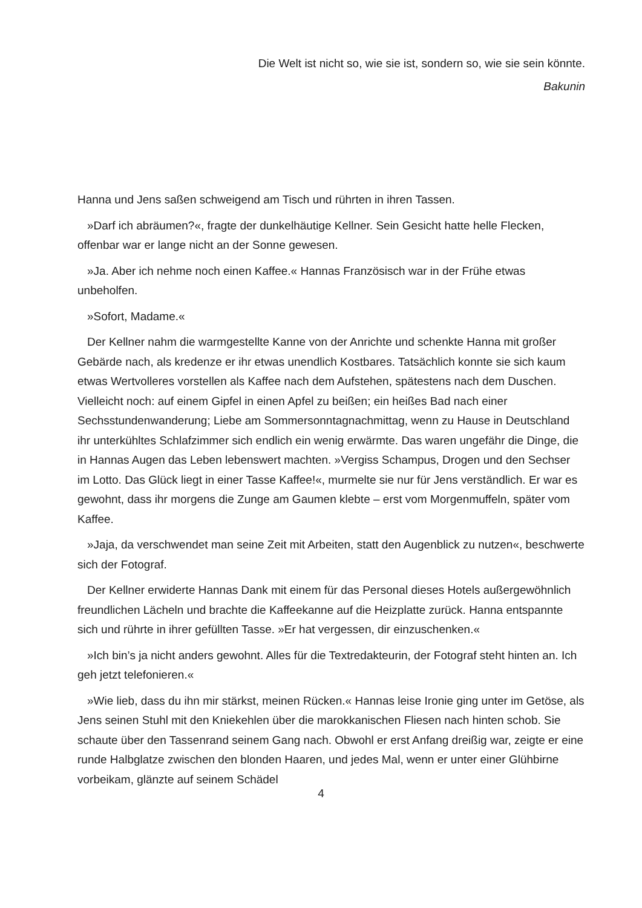Die Welt ist nicht so, wie sie ist, sondern so, wie sie sein könnte.
Bakunin
Hanna und Jens saßen schweigend am Tisch und rührten in ihren Tassen.
»Darf ich abräumen?«, fragte der dunkelhäutige Kellner. Sein Gesicht hatte helle Flecken, offenbar war er lange nicht an der Sonne gewesen.
»Ja. Aber ich nehme noch einen Kaffee.« Hannas Französisch war in der Frühe etwas unbeholfen.
»Sofort, Madame.«
Der Kellner nahm die warmgestellte Kanne von der Anrichte und schenkte Hanna mit großer Gebärde nach, als kredenze er ihr etwas unendlich Kostbares. Tatsächlich konnte sie sich kaum etwas Wertvolleres vorstellen als Kaffee nach dem Aufstehen, spätestens nach dem Duschen. Vielleicht noch: auf einem Gipfel in einen Apfel zu beißen; ein heißes Bad nach einer Sechsstundenwanderung; Liebe am Sommersonntagnachmittag, wenn zu Hause in Deutschland ihr unterkühltes Schlafzimmer sich endlich ein wenig erwärmte. Das waren ungefähr die Dinge, die in Hannas Augen das Leben lebenswert machten. »Vergiss Schampus, Drogen und den Sechser im Lotto. Das Glück liegt in einer Tasse Kaffee!«, murmelte sie nur für Jens verständlich. Er war es gewohnt, dass ihr morgens die Zunge am Gaumen klebte – erst vom Morgenmuffeln, später vom Kaffee.
»Jaja, da verschwendet man seine Zeit mit Arbeiten, statt den Augenblick zu nutzen«, beschwerte sich der Fotograf.
Der Kellner erwiderte Hannas Dank mit einem für das Personal dieses Hotels außergewöhnlich freundlichen Lächeln und brachte die Kaffeekanne auf die Heizplatte zurück. Hanna entspannte sich und rührte in ihrer gefüllten Tasse. »Er hat vergessen, dir einzuschenken.«
»Ich bin’s ja nicht anders gewohnt. Alles für die Textredakteurin, der Fotograf steht hinten an. Ich geh jetzt telefonieren.«
»Wie lieb, dass du ihn mir stärkst, meinen Rücken.« Hannas leise Ironie ging unter im Getöse, als Jens seinen Stuhl mit den Kniekehlen über die marokkanischen Fliesen nach hinten schob. Sie schaute über den Tassenrand seinem Gang nach. Obwohl er erst Anfang dreißig war, zeigte er eine runde Halbglatze zwischen den blonden Haaren, und jedes Mal, wenn er unter einer Glühbirne vorbeikam, glänzte auf seinem Schädel
4